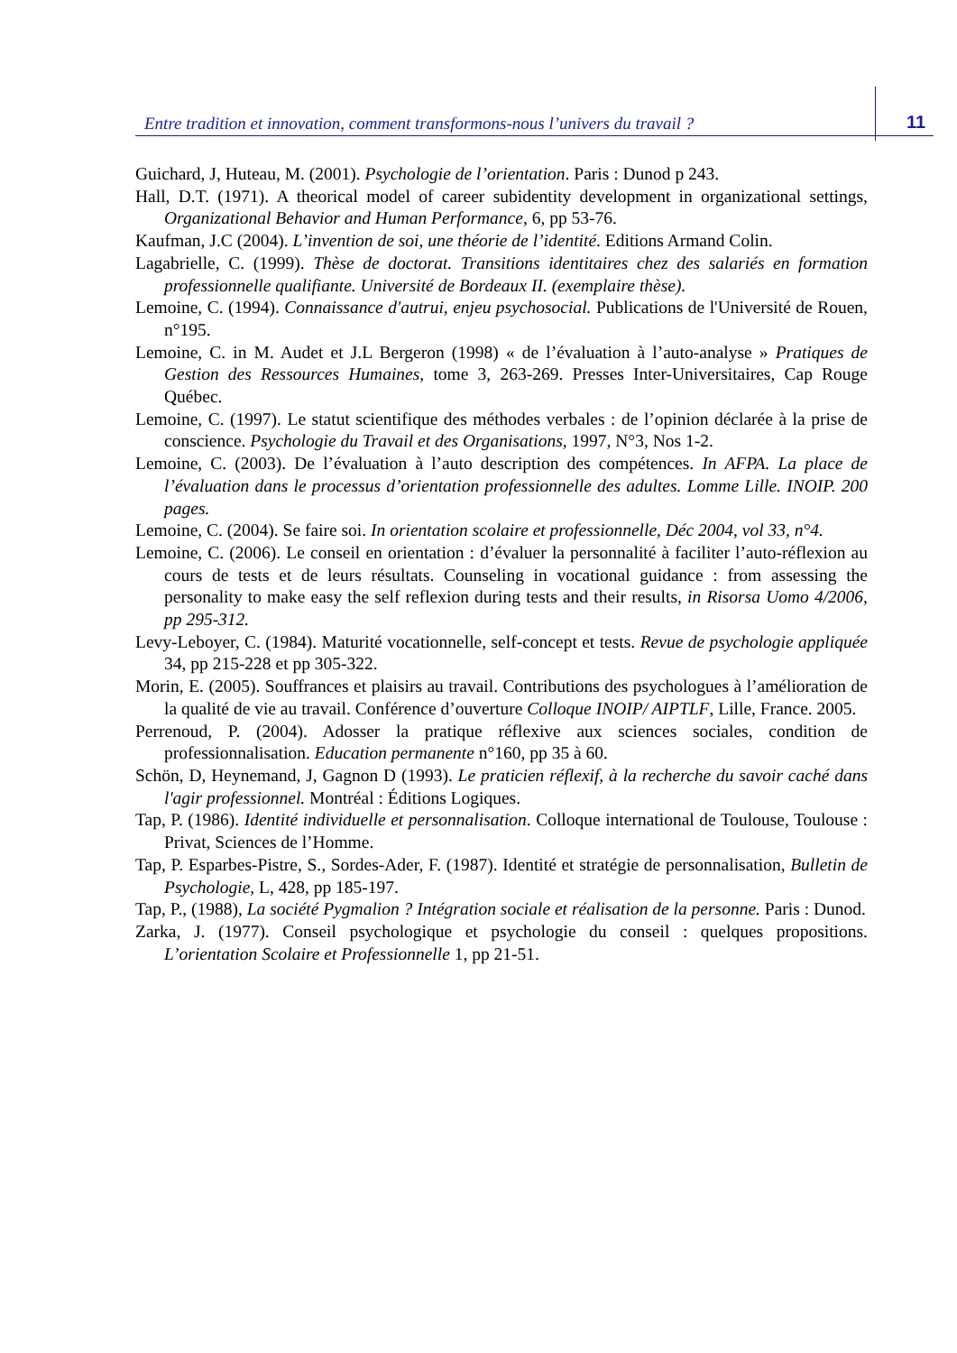Entre tradition et innovation, comment transformons-nous l’univers du travail ?
11
Guichard, J, Huteau, M. (2001). Psychologie de l’orientation. Paris : Dunod p 243.
Hall, D.T. (1971). A theorical model of career subidentity development in organizational settings, Organizational Behavior and Human Performance, 6, pp 53-76.
Kaufman, J.C (2004). L’invention de soi, une théorie de l’identité. Editions Armand Colin.
Lagabrielle, C. (1999). Thèse de doctorat. Transitions identitaires chez des salariés en formation professionnelle qualifiante. Université de Bordeaux II. (exemplaire thèse).
Lemoine, C. (1994). Connaissance d'autrui, enjeu psychosocial. Publications de l'Université de Rouen, n°195.
Lemoine, C. in M. Audet et J.L Bergeron (1998) « de l’évaluation à l’auto-analyse » Pratiques de Gestion des Ressources Humaines, tome 3, 263-269. Presses Inter-Universitaires, Cap Rouge Québec.
Lemoine, C. (1997). Le statut scientifique des méthodes verbales : de l’opinion déclarée à la prise de conscience. Psychologie du Travail et des Organisations, 1997, N°3, Nos 1-2.
Lemoine, C. (2003). De l’évaluation à l’auto description des compétences. In AFPA. La place de l’évaluation dans le processus d’orientation professionnelle des adultes. Lomme Lille. INOIP. 200 pages.
Lemoine, C. (2004). Se faire soi. In orientation scolaire et professionnelle, Déc 2004, vol 33, n°4.
Lemoine, C. (2006). Le conseil en orientation : d’évaluer la personnalité à faciliter l’auto-réflexion au cours de tests et de leurs résultats. Counseling in vocational guidance : from assessing the personality to make easy the self reflexion during tests and their results, in Risorsa Uomo 4/2006, pp 295-312.
Levy-Leboyer, C. (1984). Maturité vocationnelle, self-concept et tests. Revue de psychologie appliquée 34, pp 215-228 et pp 305-322.
Morin, E. (2005). Souffrances et plaisirs au travail. Contributions des psychologues à l’amélioration de la qualité de vie au travail. Conférence d’ouverture Colloque INOIP/ AIPTLF, Lille, France. 2005.
Perrenoud, P. (2004). Adosser la pratique réflexive aux sciences sociales, condition de professionnalisation. Education permanente n°160, pp 35 à 60.
Schön, D, Heynemand, J, Gagnon D (1993). Le praticien réflexif, à la recherche du savoir caché dans l'agir professionnel. Montréal : Éditions Logiques.
Tap, P. (1986). Identité individuelle et personnalisation. Colloque international de Toulouse, Toulouse : Privat, Sciences de l’Homme.
Tap, P. Esparbes-Pistre, S., Sordes-Ader, F. (1987). Identité et stratégie de personnalisation, Bulletin de Psychologie, L, 428, pp 185-197.
Tap, P., (1988), La société Pygmalion ? Intégration sociale et réalisation de la personne. Paris : Dunod.
Zarka, J. (1977). Conseil psychologique et psychologie du conseil : quelques propositions. L’orientation Scolaire et Professionnelle 1, pp 21-51.